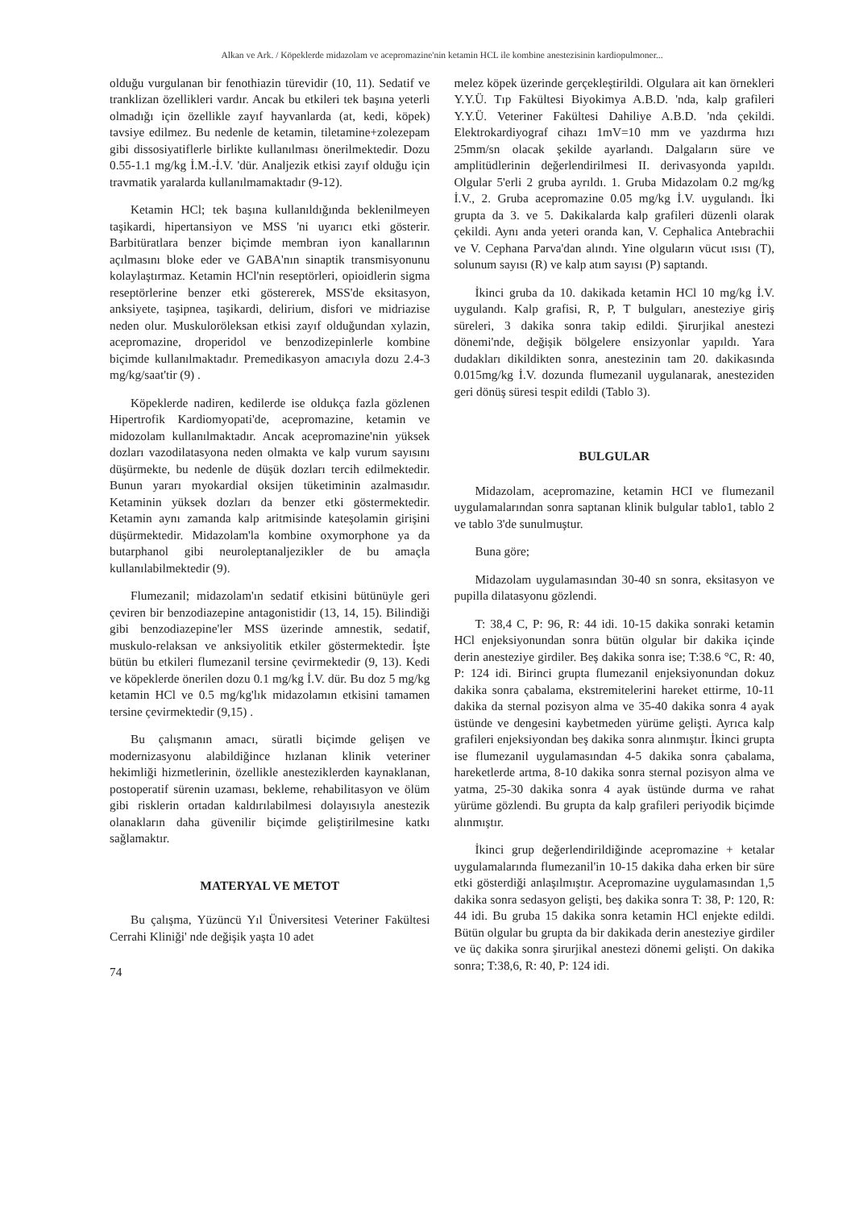Alkan ve Ark. / Köpeklerde midazolam ve acepromazine'nin ketamin HCL ile kombine anestezisinin kardiopulmoner...
olduğu vurgulanan bir fenothiazin türevidir (10, 11). Sedatif ve tranklizan özellikleri vardır. Ancak bu etkileri tek başına yeterli olmadığı için özellikle zayıf hayvanlarda (at, kedi, köpek) tavsiye edilmez. Bu nedenle de ketamin, tiletamine+zolezepam gibi dissosiyatiflerle birlikte kullanılması önerilmektedir. Dozu 0.55-1.1 mg/kg İ.M.-İ.V. 'dür. Analjezik etkisi zayıf olduğu için travmatik yaralarda kullanılmamaktadır (9-12).
Ketamin HCl; tek başına kullanıldığında beklenilmeyen taşikardi, hipertansiyon ve MSS 'ni uyarıcı etki gösterir. Barbitüratlara benzer biçimde membran iyon kanallarının açılmasını bloke eder ve GABA'nın sinaptik transmisyonunu kolaylaştırmaz. Ketamin HCl'nin reseptörleri, opioidlerin sigma reseptörlerine benzer etki göstererek, MSS'de eksitasyon, anksiyete, taşipnea, taşikardi, delirium, disfori ve midriazise neden olur. Muskuloröleksan etkisi zayıf olduğundan xylazin, acepromazine, droperidol ve benzodizepinlerle kombine biçimde kullanılmaktadır. Premedikasyon amacıyla dozu 2.4-3 mg/kg/saat'tir (9) .
Köpeklerde nadiren, kedilerde ise oldukça fazla gözlenen Hipertrofik Kardiomyopati'de, acepromazine, ketamin ve midozolam kullanılmaktadır. Ancak acepromazine'nin yüksek dozları vazodilatasyona neden olmakta ve kalp vurum sayısını düşürmekte, bu nedenle de düşük dozları tercih edilmektedir. Bunun yararı myokardial oksijen tüketiminin azalmasıdır. Ketaminin yüksek dozları da benzer etki göstermektedir. Ketamin aynı zamanda kalp aritmisinde kateşolamin girişini düşürmektedir. Midazolam'la kombine oxymorphone ya da butarphanol gibi neuroleptanaljezikler de bu amaçla kullanılabilmektedir (9).
Flumezanil; midazolam'ın sedatif etkisini bütünüyle geri çeviren bir benzodiazepine antagonistidir (13, 14, 15). Bilindiği gibi benzodiazepine'ler MSS üzerinde amnestik, sedatif, muskulo-relaksan ve anksiyolitik etkiler göstermektedir. İşte bütün bu etkileri flumezanil tersine çevirmektedir (9, 13). Kedi ve köpeklerde önerilen dozu 0.1 mg/kg İ.V. dür. Bu doz 5 mg/kg ketamin HCl ve 0.5 mg/kg'lık midazolamın etkisini tamamen tersine çevirmektedir (9,15) .
Bu çalışmanın amacı, süratli biçimde gelişen ve modernizasyonu alabildiğince hızlanan klinik veteriner hekimliği hizmetlerinin, özellikle anesteziklerden kaynaklanan, postoperatif sürenin uzaması, bekleme, rehabilitasyon ve ölüm gibi risklerin ortadan kaldırılabilmesi dolayısıyla anestezik olanakların daha güvenilir biçimde geliştirilmesine katkı sağlamaktır.
MATERYAL VE METOT
Bu çalışma, Yüzüncü Yıl Üniversitesi Veteriner Fakültesi Cerrahi Kliniği' nde değişik yaşta 10 adet
74
melez köpek üzerinde gerçekleştirildi. Olgulara ait kan örnekleri Y.Y.Ü. Tıp Fakültesi Biyokimya A.B.D. 'nda, kalp grafileri Y.Y.Ü. Veteriner Fakültesi Dahiliye A.B.D. 'nda çekildi. Elektrokardiyograf cihazı 1mV=10 mm ve yazdırma hızı 25mm/sn olacak şekilde ayarlandı. Dalgaların süre ve amplitüdlerinin değerlendirilmesi II. derivasyonda yapıldı. Olgular 5'erli 2 gruba ayrıldı. 1. Gruba Midazolam 0.2 mg/kg İ.V., 2. Gruba acepromazine 0.05 mg/kg İ.V. uygulandı. İki grupta da 3. ve 5. Dakikalarda kalp grafileri düzenli olarak çekildi. Aynı anda yeteri oranda kan, V. Cephalica Antebrachii ve V. Cephana Parva'dan alındı. Yine olguların vücut ısısı (T), solunum sayısı (R) ve kalp atım sayısı (P) saptandı.
İkinci gruba da 10. dakikada ketamin HCl 10 mg/kg İ.V. uygulandı. Kalp grafisi, R, P, T bulguları, anesteziye giriş süreleri, 3 dakika sonra takip edildi. Şirurjikal anestezi dönemi'nde, değişik bölgelere ensizyonlar yapıldı. Yara dudakları dikildikten sonra, anestezinin tam 20. dakikasında 0.015mg/kg İ.V. dozunda flumezanil uygulanarak, anesteziden geri dönüş süresi tespit edildi (Tablo 3).
BULGULAR
Midazolam, acepromazine, ketamin HCI ve flumezanil uygulamalarından sonra saptanan klinik bulgular tablo1, tablo 2 ve tablo 3'de sunulmuştur.
Buna göre;
Midazolam uygulamasından 30-40 sn sonra, eksitasyon ve pupilla dilatasyonu gözlendi.
T: 38,4 C, P: 96, R: 44 idi. 10-15 dakika sonraki ketamin HCl enjeksiyonundan sonra bütün olgular bir dakika içinde derin anesteziye girdiler. Beş dakika sonra ise; T:38.6 °C, R: 40, P: 124 idi. Birinci grupta flumezanil enjeksiyonundan dokuz dakika sonra çabalama, ekstremitelerini hareket ettirme, 10-11 dakika da sternal pozisyon alma ve 35-40 dakika sonra 4 ayak üstünde ve dengesini kaybetmeden yürüme gelişti. Ayrıca kalp grafileri enjeksiyondan beş dakika sonra alınmıştır. İkinci grupta ise flumezanil uygulamasından 4-5 dakika sonra çabalama, hareketlerde artma, 8-10 dakika sonra sternal pozisyon alma ve yatma, 25-30 dakika sonra 4 ayak üstünde durma ve rahat yürüme gözlendi. Bu grupta da kalp grafileri periyodik biçimde alınmıştır.
İkinci grup değerlendirildiğinde acepromazine + ketalar uygulamalarında flumezanil'in 10-15 dakika daha erken bir süre etki gösterdiği anlaşılmıştır. Acepromazine uygulamasından 1,5 dakika sonra sedasyon gelişti, beş dakika sonra T: 38, P: 120, R: 44 idi. Bu gruba 15 dakika sonra ketamin HCl enjekte edildi. Bütün olgular bu grupta da bir dakikada derin anesteziye girdiler ve üç dakika sonra şirurjikal anestezi dönemi gelişti. On dakika sonra; T:38,6, R: 40, P: 124 idi.